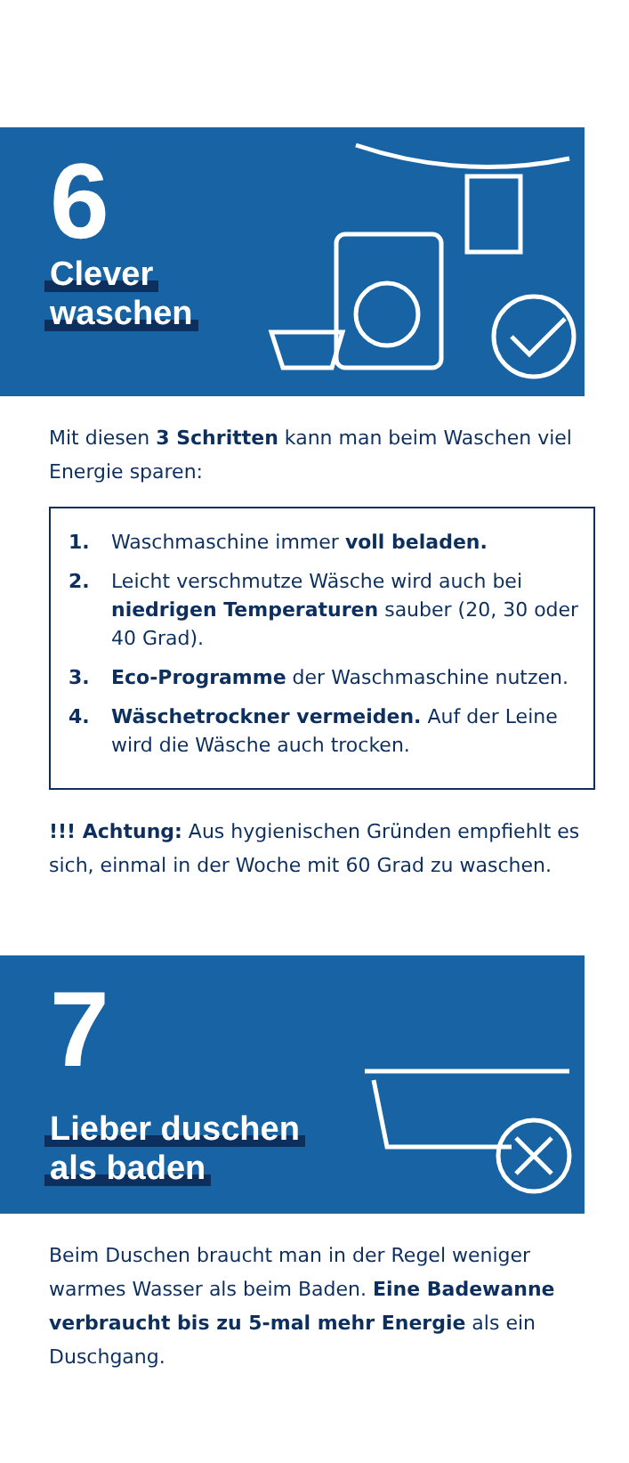6
Clever
waschen
Mit diesen 3 Schritten kann man beim Waschen viel Energie sparen:
1. Waschmaschine immer voll beladen.
2. Leicht verschmutze Wäsche wird auch bei niedrigen Temperaturen sauber (20, 30 oder 40 Grad).
3. Eco-Programme der Waschmaschine nutzen.
4. Wäschetrockner vermeiden. Auf der Leine wird die Wäsche auch trocken.
!!! Achtung: Aus hygienischen Gründen empfiehlt es sich, einmal in der Woche mit 60 Grad zu waschen.
7
Lieber duschen
als baden
Beim Duschen braucht man in der Regel weniger warmes Wasser als beim Baden. Eine Badewanne verbraucht bis zu 5-mal mehr Energie als ein Duschgang.